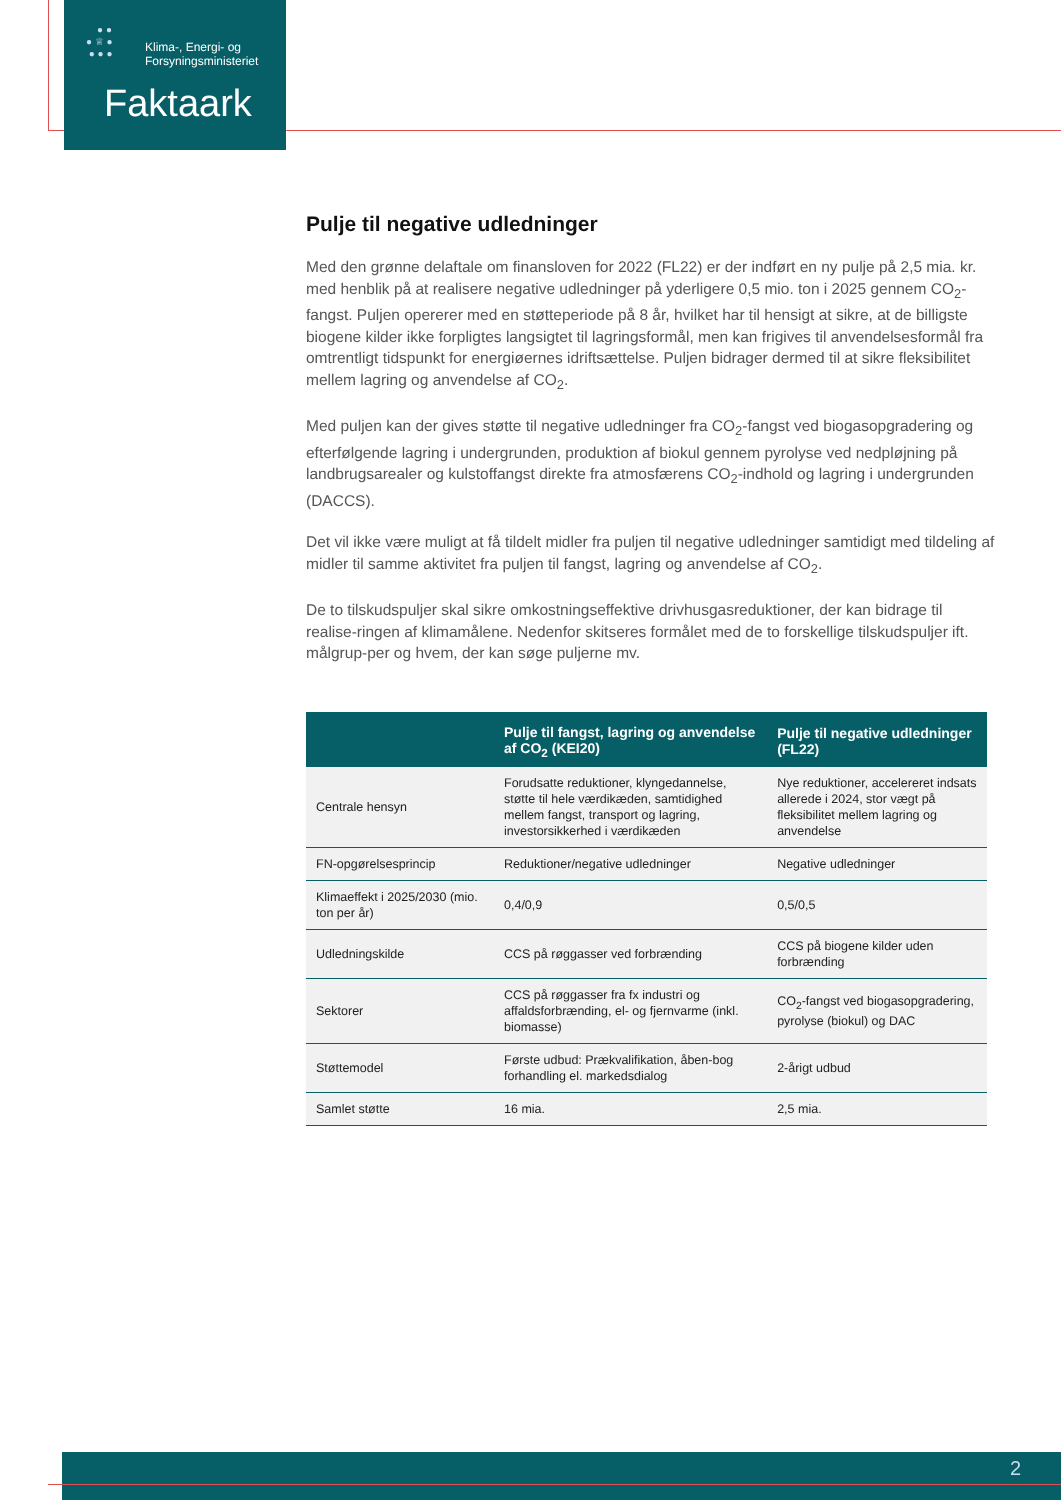● ●
● ♕ ●
● ● ●
Klima-, Energi- og
Forsyningsministeriet
Faktaark
Pulje til negative udledninger
Med den grønne delaftale om finansloven for 2022 (FL22) er der indført en ny pulje på 2,5 mia. kr. med henblik på at realisere negative udledninger på yderligere 0,5 mio. ton i 2025 gennem CO<sub>2</sub>-fangst. Puljen opererer med en støtteperiode på 8 år, hvilket har til hensigt at sikre, at de billigste biogene kilder ikke forpligtes langsigtet til lagringsformål, men kan frigives til anvendelsesformål fra omtrentligt tidspunkt for energiøernes idriftsættelse. Puljen bidrager dermed til at sikre fleksibilitet mellem lagring og anvendelse af CO<sub>2</sub>.
Med puljen kan der gives støtte til negative udledninger fra CO<sub>2</sub>-fangst ved biogasopgradering og efterfølgende lagring i undergrunden, produktion af biokul gennem pyrolyse ved nedpløjning på landbrugsarealer og kulstoffangst direkte fra atmosfærens CO<sub>2</sub>-indhold og lagring i undergrunden (DACCS).
Det vil ikke være muligt at få tildelt midler fra puljen til negative udledninger samtidigt med tildeling af midler til samme aktivitet fra puljen til fangst, lagring og anvendelse af CO<sub>2</sub>.
De to tilskudspuljer skal sikre omkostningseffektive drivhusgasreduktioner, der kan bidrage til realise-ringen af klimamålene. Nedenfor skitseres formålet med de to forskellige tilskudspuljer ift. målgrup-per og hvem, der kan søge puljerne mv.
| | Pulje til fangst, lagring og anvendelse af CO<sub>2</sub> (KEI20) | Pulje til negative udledninger (FL22) |
| --- | --- | --- |
| Centrale hensyn | Forudsatte reduktioner, klyngedannelse, støtte til hele værdikæden, samtidighed mellem fangst, transport og lagring, investorsikkerhed i værdikæden | Nye reduktioner, accelereret indsats allerede i 2024, stor vægt på fleksibilitet mellem lagring og anvendelse |
| FN-opgørelsesprincip | Reduktioner/negative udledninger | Negative udledninger |
| Klimaeffekt i 2025/2030 (mio. ton per år) | 0,4/0,9 | 0,5/0,5 |
| Udledningskilde | CCS på røggasser ved forbrænding | CCS på biogene kilder uden forbrænding |
| Sektorer | CCS på røggasser fra fx industri og affaldsforbrænding, el- og fjernvarme (inkl. biomasse) | CO<sub>2</sub>-fangst ved biogasopgradering, pyrolyse (biokul) og DAC |
| Støttemodel | Første udbud: Prækvalifikation, åben-bog forhandling el. markedsdialog | 2-årigt udbud |
| Samlet støtte | 16 mia. | 2,5 mia. |
2